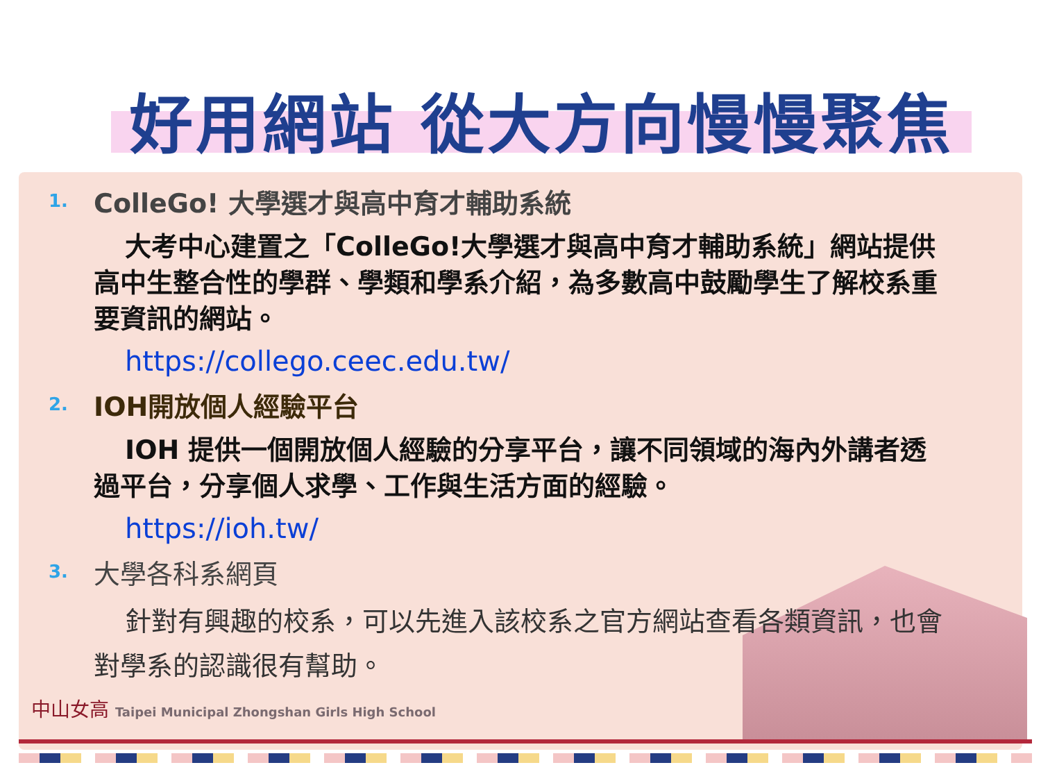好用網站 從大方向慢慢聚焦
1.
ColleGo! 大學選才與高中育才輔助系統
大考中心建置之「ColleGo!大學選才與高中育才輔助系統」網站提供高中生整合性的學群、學類和學系介紹，為多數高中鼓勵學生了解校系重要資訊的網站。
https://collego.ceec.edu.tw/
2.
IOH開放個人經驗平台
IOH 提供一個開放個人經驗的分享平台，讓不同領域的海內外講者透過平台，分享個人求學、工作與生活方面的經驗。
https://ioh.tw/
3.
大學各科系網頁
針對有興趣的校系，可以先進入該校系之官方網站查看各類資訊，也會對學系的認識很有幫助。
中山女高 Taipei Municipal Zhongshan Girls High School